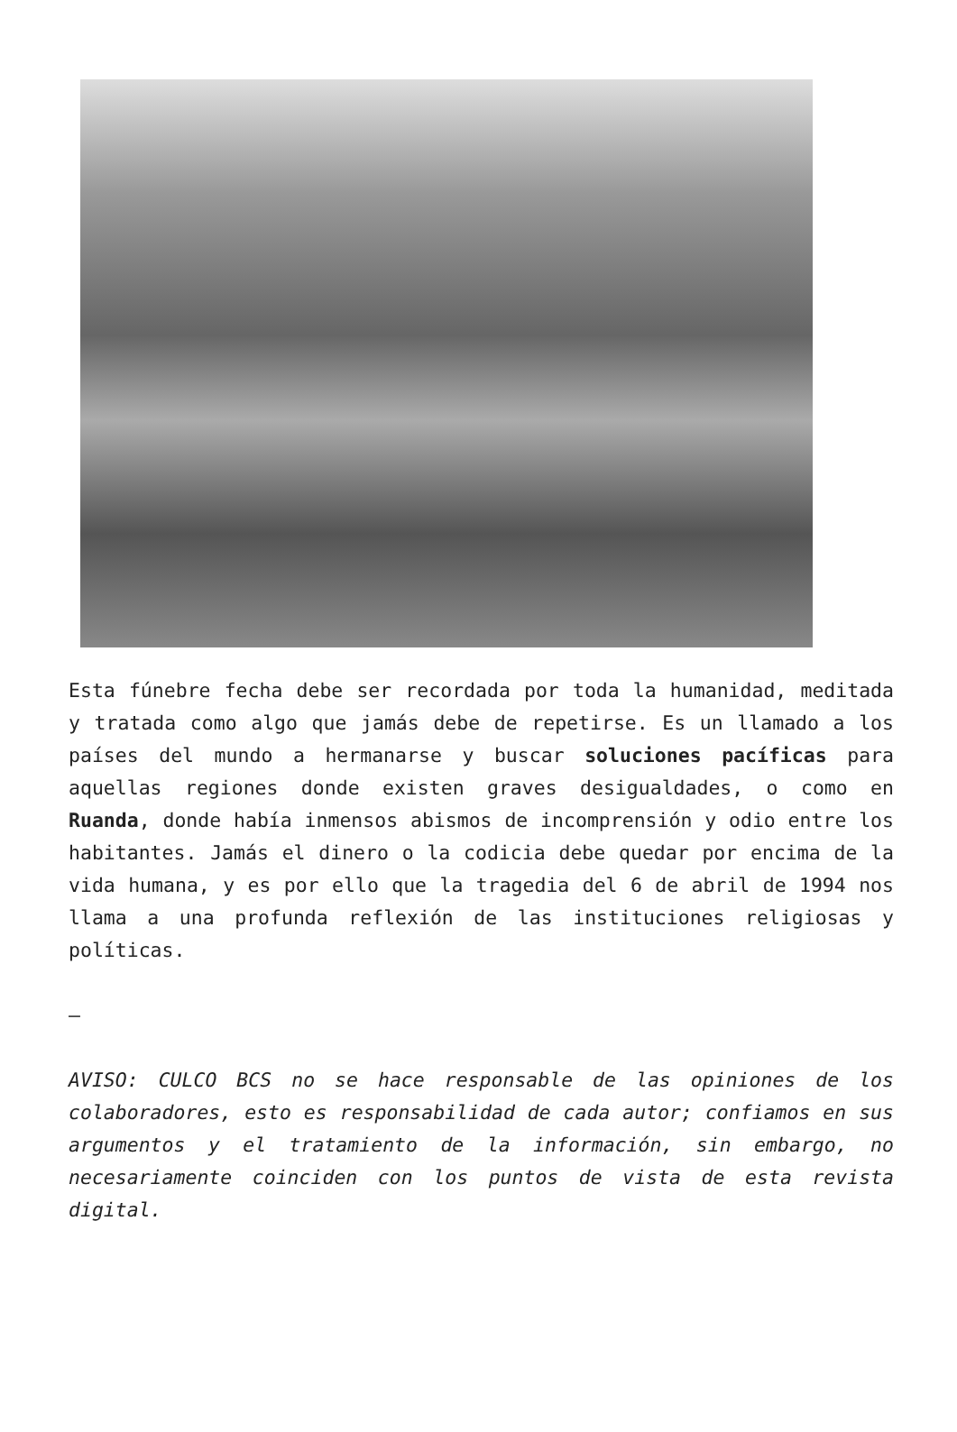Esta fúnebre fecha debe ser recordada por toda la humanidad, meditada y tratada como algo que jamás debe de repetirse. Es un llamado a los países del mundo a hermanarse y buscar soluciones pacíficas para aquellas regiones donde existen graves desigualdades, o como en Ruanda, donde había inmensos abismos de incomprensión y odio entre los habitantes. Jamás el dinero o la codicia debe quedar por encima de la vida humana, y es por ello que la tragedia del 6 de abril de 1994 nos llama a una profunda reflexión de las instituciones religiosas y políticas.
—
AVISO: CULCO BCS no se hace responsable de las opiniones de los colaboradores, esto es responsabilidad de cada autor; confiamos en sus argumentos y el tratamiento de la información, sin embargo, no necesariamente coinciden con los puntos de vista de esta revista digital.